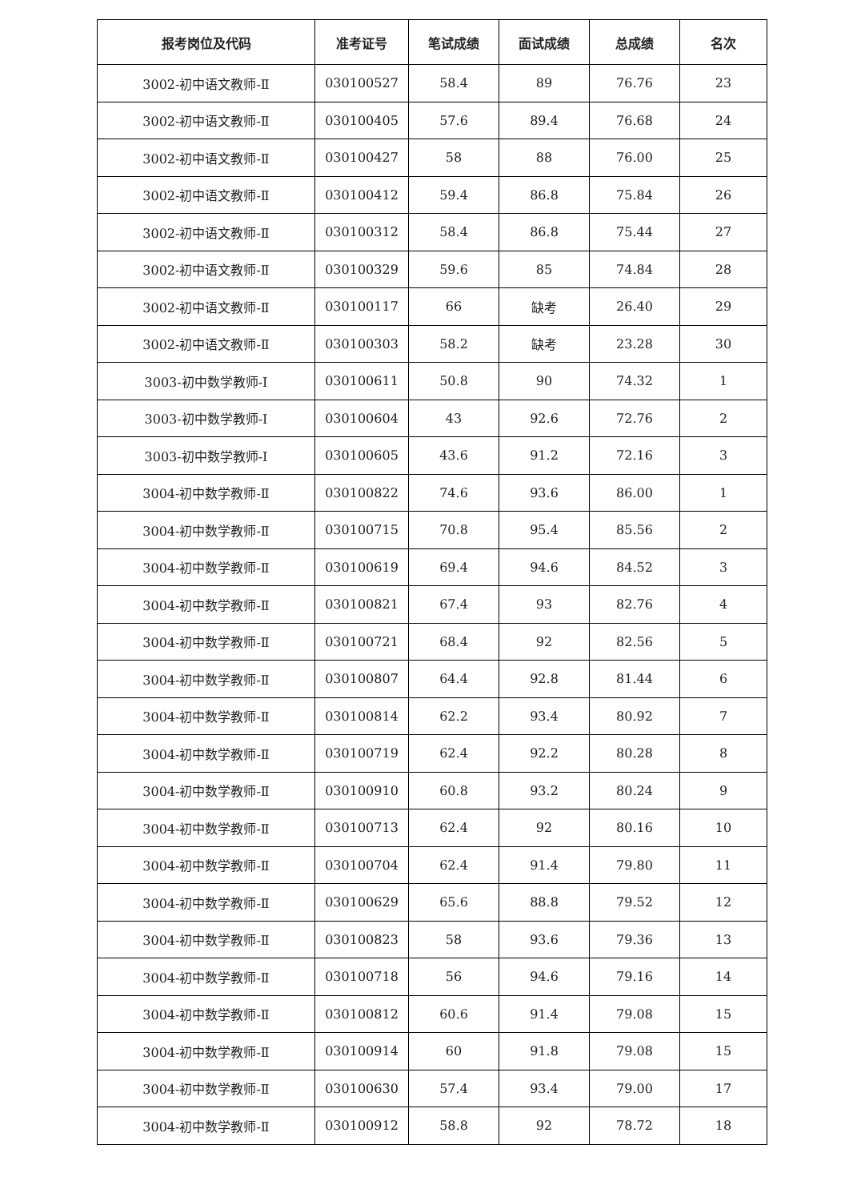| 报考岗位及代码 | 准考证号 | 笔试成绩 | 面试成绩 | 总成绩 | 名次 |
| --- | --- | --- | --- | --- | --- |
| 3002-初中语文教师-Ⅱ | 030100527 | 58.4 | 89 | 76.76 | 23 |
| 3002-初中语文教师-Ⅱ | 030100405 | 57.6 | 89.4 | 76.68 | 24 |
| 3002-初中语文教师-Ⅱ | 030100427 | 58 | 88 | 76.00 | 25 |
| 3002-初中语文教师-Ⅱ | 030100412 | 59.4 | 86.8 | 75.84 | 26 |
| 3002-初中语文教师-Ⅱ | 030100312 | 58.4 | 86.8 | 75.44 | 27 |
| 3002-初中语文教师-Ⅱ | 030100329 | 59.6 | 85 | 74.84 | 28 |
| 3002-初中语文教师-Ⅱ | 030100117 | 66 | 缺考 | 26.40 | 29 |
| 3002-初中语文教师-Ⅱ | 030100303 | 58.2 | 缺考 | 23.28 | 30 |
| 3003-初中数学教师-Ⅰ | 030100611 | 50.8 | 90 | 74.32 | 1 |
| 3003-初中数学教师-Ⅰ | 030100604 | 43 | 92.6 | 72.76 | 2 |
| 3003-初中数学教师-Ⅰ | 030100605 | 43.6 | 91.2 | 72.16 | 3 |
| 3004-初中数学教师-Ⅱ | 030100822 | 74.6 | 93.6 | 86.00 | 1 |
| 3004-初中数学教师-Ⅱ | 030100715 | 70.8 | 95.4 | 85.56 | 2 |
| 3004-初中数学教师-Ⅱ | 030100619 | 69.4 | 94.6 | 84.52 | 3 |
| 3004-初中数学教师-Ⅱ | 030100821 | 67.4 | 93 | 82.76 | 4 |
| 3004-初中数学教师-Ⅱ | 030100721 | 68.4 | 92 | 82.56 | 5 |
| 3004-初中数学教师-Ⅱ | 030100807 | 64.4 | 92.8 | 81.44 | 6 |
| 3004-初中数学教师-Ⅱ | 030100814 | 62.2 | 93.4 | 80.92 | 7 |
| 3004-初中数学教师-Ⅱ | 030100719 | 62.4 | 92.2 | 80.28 | 8 |
| 3004-初中数学教师-Ⅱ | 030100910 | 60.8 | 93.2 | 80.24 | 9 |
| 3004-初中数学教师-Ⅱ | 030100713 | 62.4 | 92 | 80.16 | 10 |
| 3004-初中数学教师-Ⅱ | 030100704 | 62.4 | 91.4 | 79.80 | 11 |
| 3004-初中数学教师-Ⅱ | 030100629 | 65.6 | 88.8 | 79.52 | 12 |
| 3004-初中数学教师-Ⅱ | 030100823 | 58 | 93.6 | 79.36 | 13 |
| 3004-初中数学教师-Ⅱ | 030100718 | 56 | 94.6 | 79.16 | 14 |
| 3004-初中数学教师-Ⅱ | 030100812 | 60.6 | 91.4 | 79.08 | 15 |
| 3004-初中数学教师-Ⅱ | 030100914 | 60 | 91.8 | 79.08 | 15 |
| 3004-初中数学教师-Ⅱ | 030100630 | 57.4 | 93.4 | 79.00 | 17 |
| 3004-初中数学教师-Ⅱ | 030100912 | 58.8 | 92 | 78.72 | 18 |